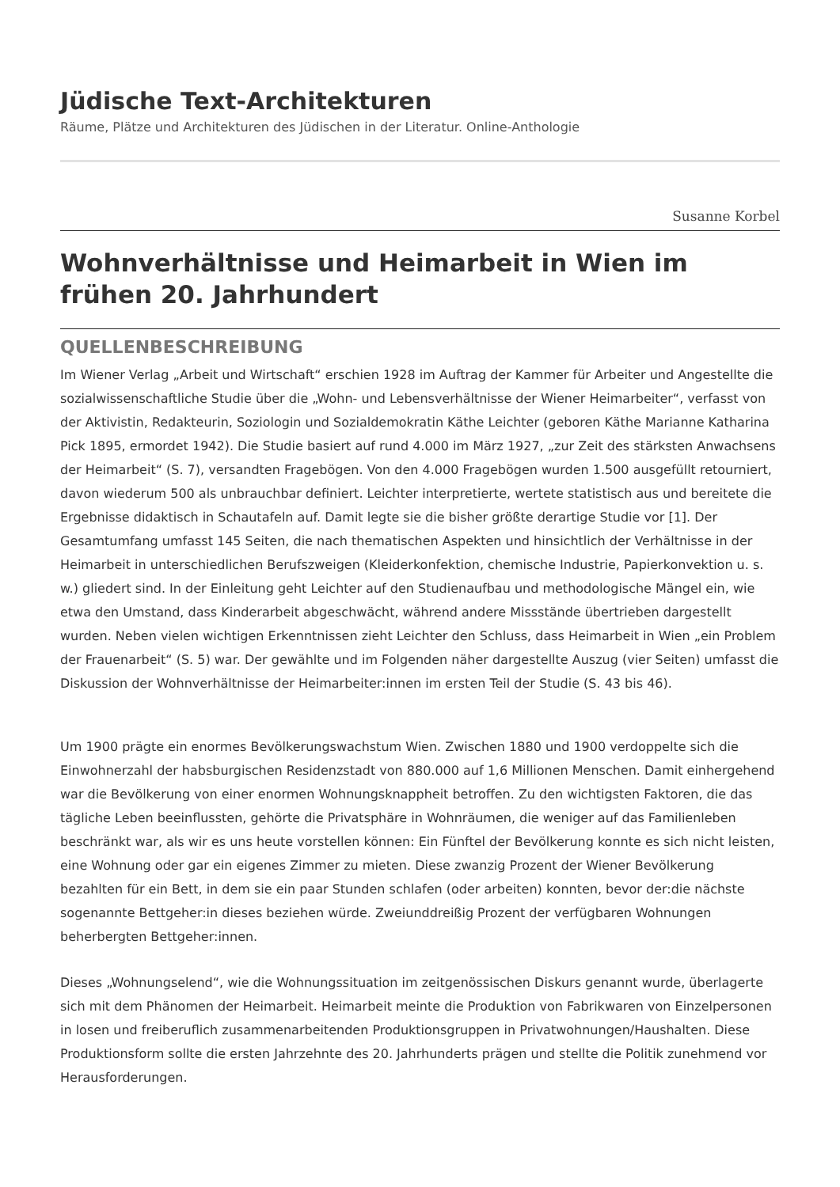Jüdische Text-Architekturen
Räume, Plätze und Architekturen des Jüdischen in der Literatur. Online-Anthologie
Susanne Korbel
Wohnverhältnisse und Heimarbeit in Wien im frühen 20. Jahrhundert
QUELLENBESCHREIBUNG
Im Wiener Verlag „Arbeit und Wirtschaft“ erschien 1928 im Auftrag der Kammer für Arbeiter und Angestellte die sozialwissenschaftliche Studie über die „Wohn- und Lebensverhältnisse der Wiener Heimarbeiter“, verfasst von der Aktivistin, Redakteurin, Soziologin und Sozialdemokratin Käthe Leichter (geboren Käthe Marianne Katharina Pick 1895, ermordet 1942). Die Studie basiert auf rund 4.000 im März 1927, „zur Zeit des stärksten Anwachsens der Heimarbeit“ (S. 7), versandten Fragebögen. Von den 4.000 Fragebögen wurden 1.500 ausgefüllt retourniert, davon wiederum 500 als unbrauchbar definiert. Leichter interpretierte, wertete statistisch aus und bereitete die Ergebnisse didaktisch in Schautafeln auf. Damit legte sie die bisher größte derartige Studie vor [1]. Der Gesamtumfang umfasst 145 Seiten, die nach thematischen Aspekten und hinsichtlich der Verhältnisse in der Heimarbeit in unterschiedlichen Berufszweigen (Kleiderkonfektion, chemische Industrie, Papierkonvektion u. s. w.) gliedert sind. In der Einleitung geht Leichter auf den Studienaufbau und methodologische Mängel ein, wie etwa den Umstand, dass Kinderarbeit abgeschwächt, während andere Missstände übertrieben dargestellt wurden. Neben vielen wichtigen Erkenntnissen zieht Leichter den Schluss, dass Heimarbeit in Wien „ein Problem der Frauenarbeit“ (S. 5) war. Der gewählte und im Folgenden näher dargestellte Auszug (vier Seiten) umfasst die Diskussion der Wohnverhältnisse der Heimarbeiter:innen im ersten Teil der Studie (S. 43 bis 46).
Um 1900 prägte ein enormes Bevölkerungswachstum Wien. Zwischen 1880 und 1900 verdoppelte sich die Einwohnerzahl der habsburgischen Residenzstadt von 880.000 auf 1,6 Millionen Menschen. Damit einhergehend war die Bevölkerung von einer enormen Wohnungsknappheit betroffen. Zu den wichtigsten Faktoren, die das tägliche Leben beeinflussten, gehörte die Privatsphäre in Wohnräumen, die weniger auf das Familienleben beschränkt war, als wir es uns heute vorstellen können: Ein Fünftel der Bevölkerung konnte es sich nicht leisten, eine Wohnung oder gar ein eigenes Zimmer zu mieten. Diese zwanzig Prozent der Wiener Bevölkerung bezahlten für ein Bett, in dem sie ein paar Stunden schlafen (oder arbeiten) konnten, bevor der:die nächste sogenannte Bettgeher:in dieses beziehen würde. Zweiunddreißig Prozent der verfügbaren Wohnungen beherbergten Bettgeher:innen.
Dieses „Wohnungselend“, wie die Wohnungssituation im zeitgenössischen Diskurs genannt wurde, überlagerte sich mit dem Phänomen der Heimarbeit. Heimarbeit meinte die Produktion von Fabrikwaren von Einzelpersonen in losen und freiberuflich zusammenarbeitenden Produktionsgruppen in Privatwohnungen/Haushalten. Diese Produktionsform sollte die ersten Jahrzehnte des 20. Jahrhunderts prägen und stellte die Politik zunehmend vor Herausforderungen.